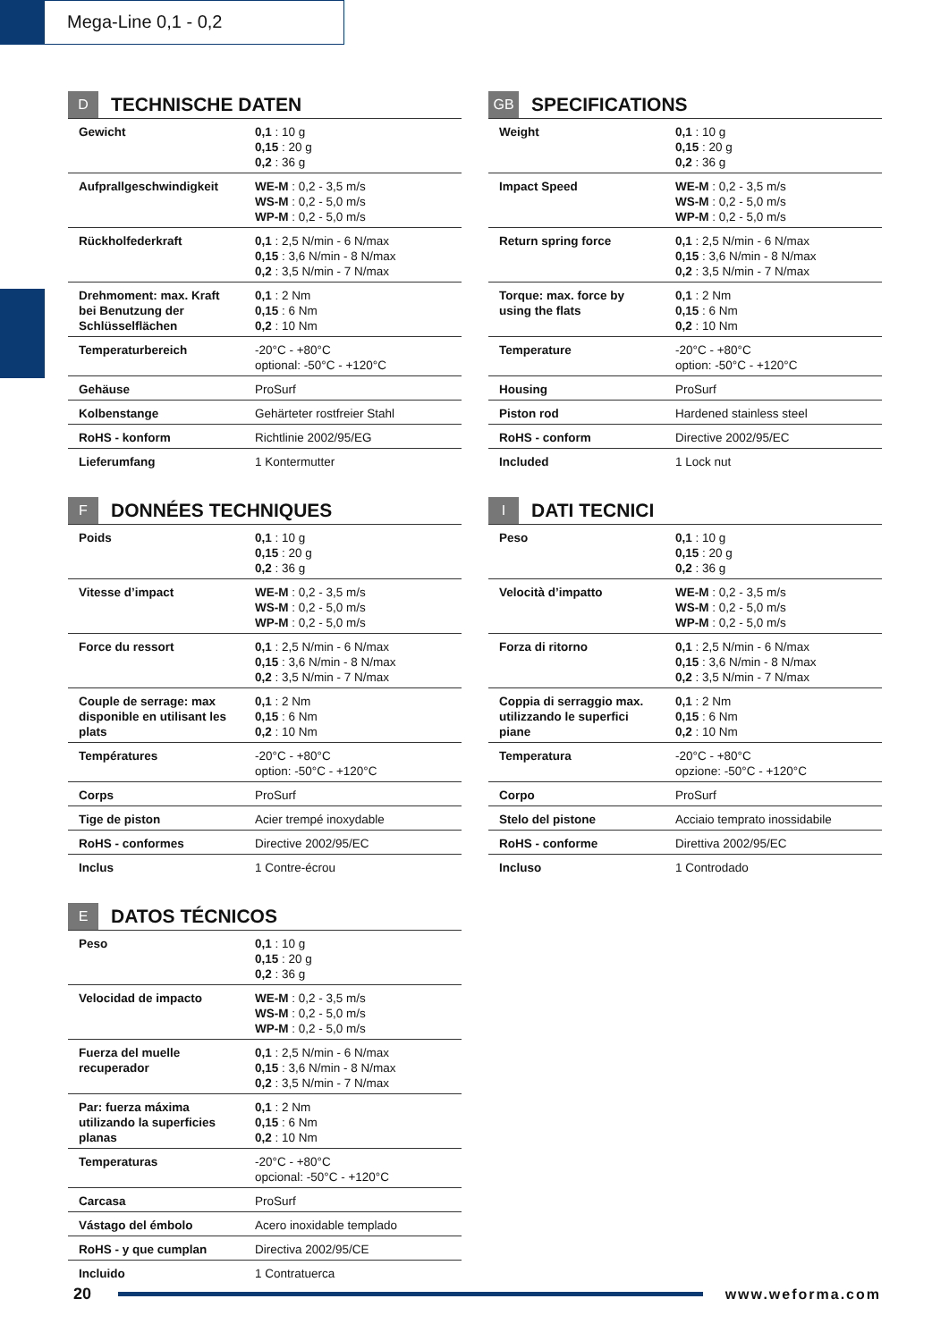Mega-Line 0,1 - 0,2
D TECHNISCHE DATEN
| Gewicht | 0,1 : 10 g 0,15 : 20 g 0,2 : 36 g |
| Aufprallgeschwindigkeit | WE-M : 0,2 - 3,5 m/s WS-M : 0,2 - 5,0 m/s WP-M : 0,2 - 5,0 m/s |
| Rückholfederkraft | 0,1 : 2,5 N/min - 6 N/max 0,15 : 3,6 N/min - 8 N/max 0,2 : 3,5 N/min - 7 N/max |
| Drehmoment: max. Kraft bei Benutzung der Schlüsselflächen | 0,1 : 2 Nm 0,15 : 6 Nm 0,2 : 10 Nm |
| Temperaturbereich | -20°C - +80°C optional: -50°C - +120°C |
| Gehäuse | ProSurf |
| Kolbenstange | Gehärteter rostfreier Stahl |
| RoHS - konform | Richtlinie 2002/95/EG |
| Lieferumfang | 1 Kontermutter |
GB SPECIFICATIONS
| Weight | 0,1 : 10 g 0,15 : 20 g 0,2 : 36 g |
| Impact Speed | WE-M : 0,2 - 3,5 m/s WS-M : 0,2 - 5,0 m/s WP-M : 0,2 - 5,0 m/s |
| Return spring force | 0,1 : 2,5 N/min - 6 N/max 0,15 : 3,6 N/min - 8 N/max 0,2 : 3,5 N/min - 7 N/max |
| Torque: max. force by using the flats | 0,1 : 2 Nm 0,15 : 6 Nm 0,2 : 10 Nm |
| Temperature | -20°C - +80°C option: -50°C - +120°C |
| Housing | ProSurf |
| Piston rod | Hardened stainless steel |
| RoHS - conform | Directive 2002/95/EC |
| Included | 1 Lock nut |
F DONNÉES TECHNIQUES
| Poids | 0,1 : 10 g 0,15 : 20 g 0,2 : 36 g |
| Vitesse d’impact | WE-M : 0,2 - 3,5 m/s WS-M : 0,2 - 5,0 m/s WP-M : 0,2 - 5,0 m/s |
| Force du ressort | 0,1 : 2,5 N/min - 6 N/max 0,15 : 3,6 N/min - 8 N/max 0,2 : 3,5 N/min - 7 N/max |
| Couple de serrage: max disponible en utilisant les plats | 0,1 : 2 Nm 0,15 : 6 Nm 0,2 : 10 Nm |
| Températures | -20°C - +80°C option: -50°C - +120°C |
| Corps | ProSurf |
| Tige de piston | Acier trempé inoxydable |
| RoHS - conformes | Directive 2002/95/EC |
| Inclus | 1 Contre-écrou |
I DATI TECNICI
| Peso | 0,1 : 10 g 0,15 : 20 g 0,2 : 36 g |
| Velocità d’impatto | WE-M : 0,2 - 3,5 m/s WS-M : 0,2 - 5,0 m/s WP-M : 0,2 - 5,0 m/s |
| Forza di ritorno | 0,1 : 2,5 N/min - 6 N/max 0,15 : 3,6 N/min - 8 N/max 0,2 : 3,5 N/min - 7 N/max |
| Coppia di serraggio max. utilizzando le superfici piane | 0,1 : 2 Nm 0,15 : 6 Nm 0,2 : 10 Nm |
| Temperatura | -20°C - +80°C opzione: -50°C - +120°C |
| Corpo | ProSurf |
| Stelo del pistone | Acciaio temprato inossidabile |
| RoHS - conforme | Direttiva 2002/95/EC |
| Incluso | 1 Controdado |
E DATOS TÉCNICOS
| Peso | 0,1 : 10 g 0,15 : 20 g 0,2 : 36 g |
| Velocidad de impacto | WE-M : 0,2 - 3,5 m/s WS-M : 0,2 - 5,0 m/s WP-M : 0,2 - 5,0 m/s |
| Fuerza del muelle recuperador | 0,1 : 2,5 N/min - 6 N/max 0,15 : 3,6 N/min - 8 N/max 0,2 : 3,5 N/min - 7 N/max |
| Par: fuerza máxima utilizando la superficies planas | 0,1 : 2 Nm 0,15 : 6 Nm 0,2 : 10 Nm |
| Temperaturas | -20°C - +80°C opcional: -50°C - +120°C |
| Carcasa | ProSurf |
| Vástago del émbolo | Acero inoxidable templado |
| RoHS - y que cumplan | Directiva 2002/95/CE |
| Incluido | 1 Contratuerca |
20 www.weforma.com